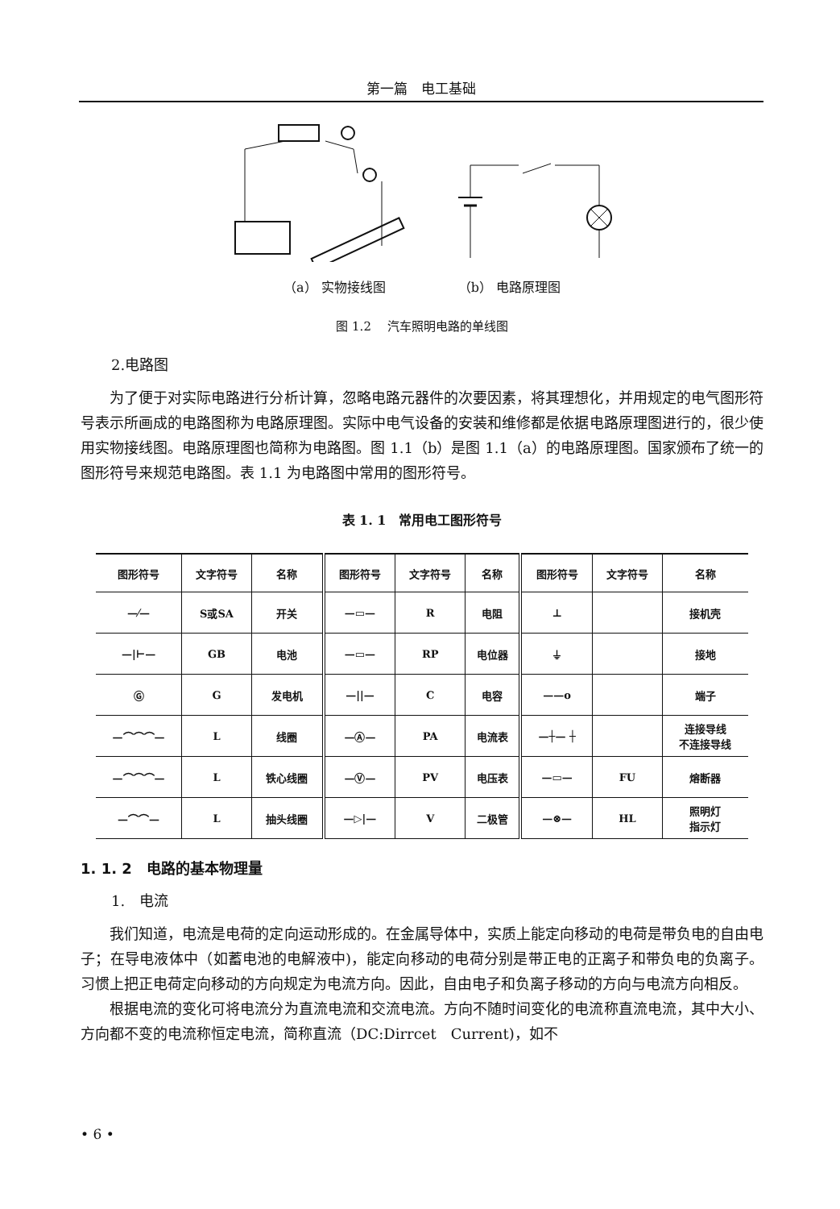第一篇　电工基础
（a） 实物接线图 （b） 电路原理图
图 1.2　 汽车照明电路的单线图
2.电路图
为了便于对实际电路进行分析计算，忽略电路元器件的次要因素，将其理想化，并用规定的电气图形符号表示所画成的电路图称为电路原理图。实际中电气设备的安装和维修都是依据电路原理图进行的，很少使用实物接线图。电路原理图也简称为电路图。图 1.1（b）是图 1.1（a）的电路原理图。国家颁布了统一的图形符号来规范电路图。表 1.1 为电路图中常用的图形符号。
表 1. 1　常用电工图形符号
| 图形符号 | 文字符号 | 名称 | 图形符号 | 文字符号 | 名称 | 图形符号 | 文字符号 | 名称 |
| --- | --- | --- | --- | --- | --- | --- | --- | --- |
| —⁄— | S或SA | 开关 | —▭— | R | 电阻 | ⊥ | | 接机壳 |
| —/⊢— | GB | 电池 | —▭— | RP | 电位器 | ⏚ | | 接地 |
| Ⓖ | G | 发电机 | —//— | C | 电容 | ——o | | 端子 |
| —⌒⌒⌒— | L | 线圈 | —Ⓐ— | PA | 电流表 | —┼— ┼ | | 连接导线 不连接导线 |
| —⌒⌒⌒— | L | 铁心线圈 | —Ⓥ— | PV | 电压表 | —▭— | FU | 熔断器 |
| —⌒⌒— | L | 抽头线圈 | —▷/— | V | 二极管 | —⊗— | HL | 照明灯 指示灯 |
1. 1. 2　电路的基本物理量
1.　电流
我们知道，电流是电荷的定向运动形成的。在金属导体中，实质上能定向移动的电荷是带负电的自由电子；在导电液体中（如蓄电池的电解液中)，能定向移动的电荷分别是带正电的正离子和带负电的负离子。习惯上把正电荷定向移动的方向规定为电流方向。因此，自由电子和负离子移动的方向与电流方向相反。
根据电流的变化可将电流分为直流电流和交流电流。方向不随时间变化的电流称直流电流，其中大小、方向都不变的电流称恒定电流，简称直流（DC:Dirrcet　Current)，如不
• 6 •